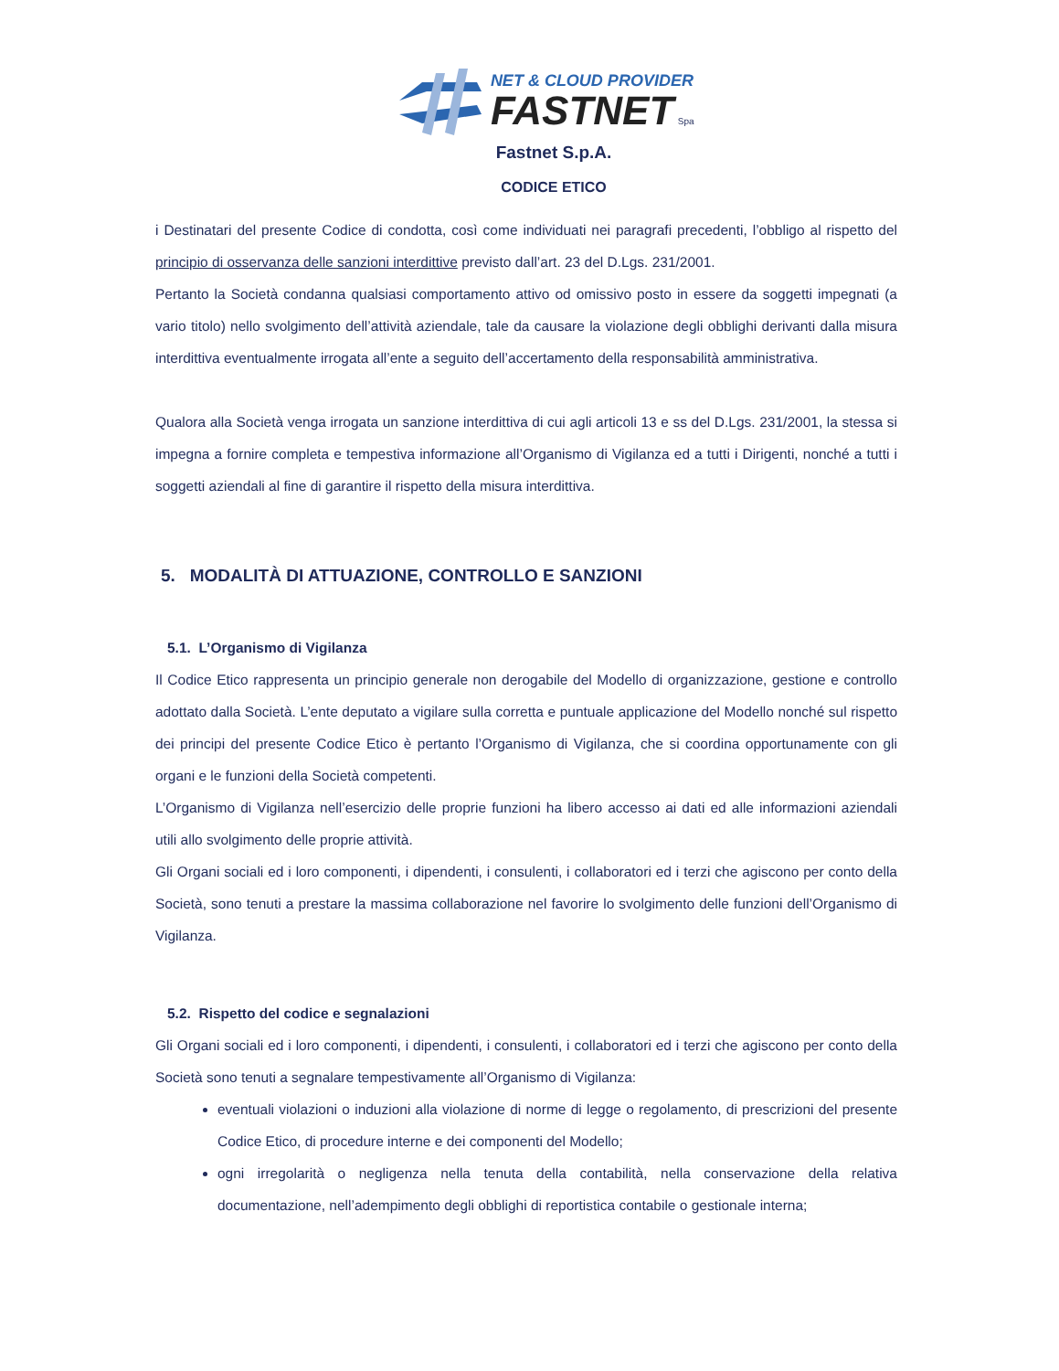NET & CLOUD PROVIDER
FASTNET Spa
Fastnet S.p.A.
CODICE ETICO
i Destinatari del presente Codice di condotta, così come individuati nei paragrafi precedenti, l’obbligo al rispetto del principio di osservanza delle sanzioni interdittive previsto dall’art. 23 del D.Lgs. 231/2001.
Pertanto la Società condanna qualsiasi comportamento attivo od omissivo posto in essere da soggetti impegnati (a vario titolo) nello svolgimento dell’attività aziendale, tale da causare la violazione degli obblighi derivanti dalla misura interdittiva eventualmente irrogata all’ente a seguito dell’accertamento della responsabilità amministrativa.
Qualora alla Società venga irrogata un sanzione interdittiva di cui agli articoli 13 e ss del D.Lgs. 231/2001, la stessa si impegna a fornire completa e tempestiva informazione all’Organismo di Vigilanza ed a tutti i Dirigenti, nonché a tutti i soggetti aziendali al fine di garantire il rispetto della misura interdittiva.
5. MODALITÀ DI ATTUAZIONE, CONTROLLO E SANZIONI
5.1. L’Organismo di Vigilanza
Il Codice Etico rappresenta un principio generale non derogabile del Modello di organizzazione, gestione e controllo adottato dalla Società. L’ente deputato a vigilare sulla corretta e puntuale applicazione del Modello nonché sul rispetto dei principi del presente Codice Etico è pertanto l’Organismo di Vigilanza, che si coordina opportunamente con gli organi e le funzioni della Società competenti.
L’Organismo di Vigilanza nell’esercizio delle proprie funzioni ha libero accesso ai dati ed alle informazioni aziendali utili allo svolgimento delle proprie attività.
Gli Organi sociali ed i loro componenti, i dipendenti, i consulenti, i collaboratori ed i terzi che agiscono per conto della Società, sono tenuti a prestare la massima collaborazione nel favorire lo svolgimento delle funzioni dell’Organismo di Vigilanza.
5.2. Rispetto del codice e segnalazioni
Gli Organi sociali ed i loro componenti, i dipendenti, i consulenti, i collaboratori ed i terzi che agiscono per conto della Società sono tenuti a segnalare tempestivamente all’Organismo di Vigilanza:
eventuali violazioni o induzioni alla violazione di norme di legge o regolamento, di prescrizioni del presente Codice Etico, di procedure interne e dei componenti del Modello;
ogni irregolarità o negligenza nella tenuta della contabilità, nella conservazione della relativa documentazione, nell’adempimento degli obblighi di reportistica contabile o gestionale interna;